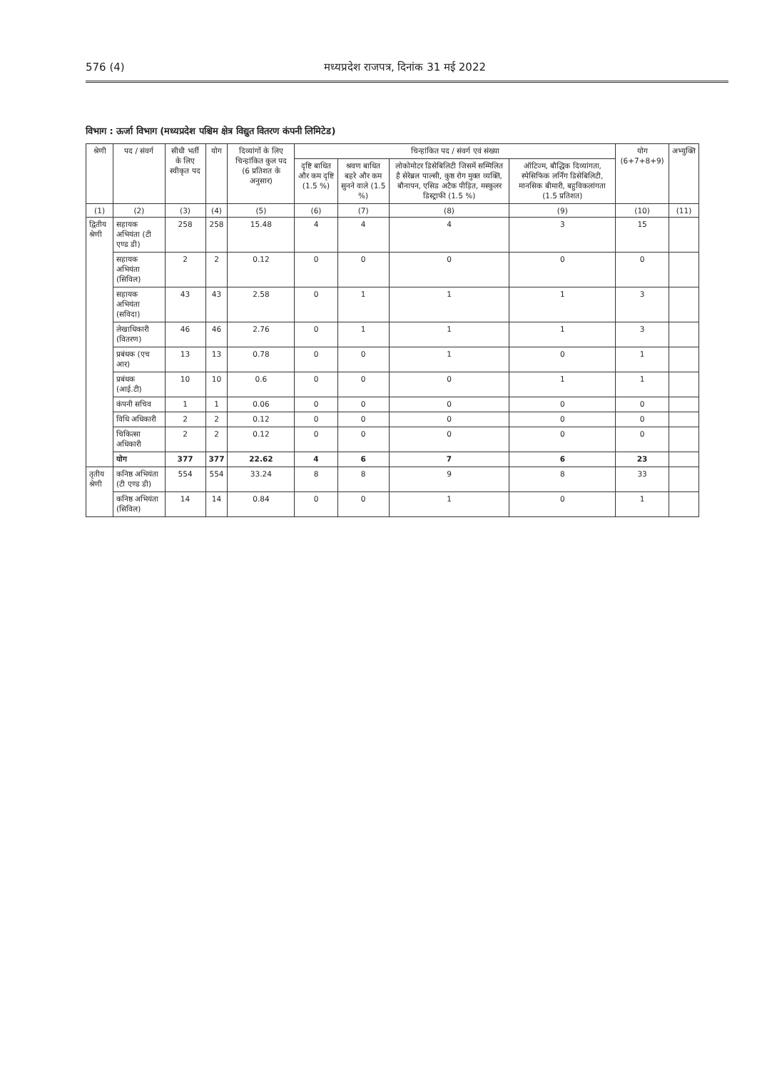576 (4) मध्यप्रदेश राजपत्र, दिनांक 31 मई 2022
विभाग : ऊर्जा विभाग (मध्यप्रदेश पश्चिम क्षेत्र विद्युत वितरण कंपनी लिमिटेड)
| श्रेणी | पद / संवर्ग | सीधी भर्ती के लिए स्वीकृत पद | योग | दिव्यांगों के लिए चिन्हांकित कुल पद (6 प्रतिशत के अनुसार) | चिन्हांकित पद / संवर्ग एवं संख्या | | | | योग (6+7+8+9) | अभ्युक्ति |
| --- | --- | --- | --- | --- | --- | --- | --- | --- | --- | --- |
| | | | | | दृष्टि बाधित और कम दृष्टि (1.5 %) | श्रवण बाधित बहरे और कम सुनने वाले (1.5 %) | लोकोमोटर डिसेबिलिटी जिसमें सम्मिलित है सेरेब्रल पाल्सी, कुष्ठ रोग मुक्त व्यक्ति, बौनापन, एसिड अटैक पीड़ित, मस्कुलर डिस्ट्राफी (1.5 %) | ऑटिज्म, बौद्धिक दिव्यांगता, स्पेसिफिक लर्निंग डिसेबिलिटी, मानसिक बीमारी, बहुविकलांगता (1.5 प्रतिशत) | | |
| (1) | (2) | (3) | (4) | (5) | (6) | (7) | (8) | (9) | (10) | (11) |
| द्वितीय श्रेणी | सहायक अभियंता (टी एण्ड डी) | 258 | 258 | 15.48 | 4 | 4 | 4 | 3 | 15 | |
| | सहायक अभियंता (सिविल) | 2 | 2 | 0.12 | 0 | 0 | 0 | 0 | 0 | |
| | सहायक अभियंता (सविदा) | 43 | 43 | 2.58 | 0 | 1 | 1 | 1 | 3 | |
| | लेखाधिकारी (वितरण) | 46 | 46 | 2.76 | 0 | 1 | 1 | 1 | 3 | |
| | प्रबंधक (एच आर) | 13 | 13 | 0.78 | 0 | 0 | 1 | 0 | 1 | |
| | प्रबंधक (आई.टी) | 10 | 10 | 0.6 | 0 | 0 | 0 | 1 | 1 | |
| | कंपनी सचिव | 1 | 1 | 0.06 | 0 | 0 | 0 | 0 | 0 | |
| | विधि अधिकारी | 2 | 2 | 0.12 | 0 | 0 | 0 | 0 | 0 | |
| | चिकित्सा अधिकारी | 2 | 2 | 0.12 | 0 | 0 | 0 | 0 | 0 | |
| | योग | 377 | 377 | 22.62 | 4 | 6 | 7 | 6 | 23 | |
| तृतीय श्रेणी | कनिष्ठ अभियंता (टी एण्ड डी) | 554 | 554 | 33.24 | 8 | 8 | 9 | 8 | 33 | |
| | कनिष्ठ अभियंता (सिविल) | 14 | 14 | 0.84 | 0 | 0 | 1 | 0 | 1 | |